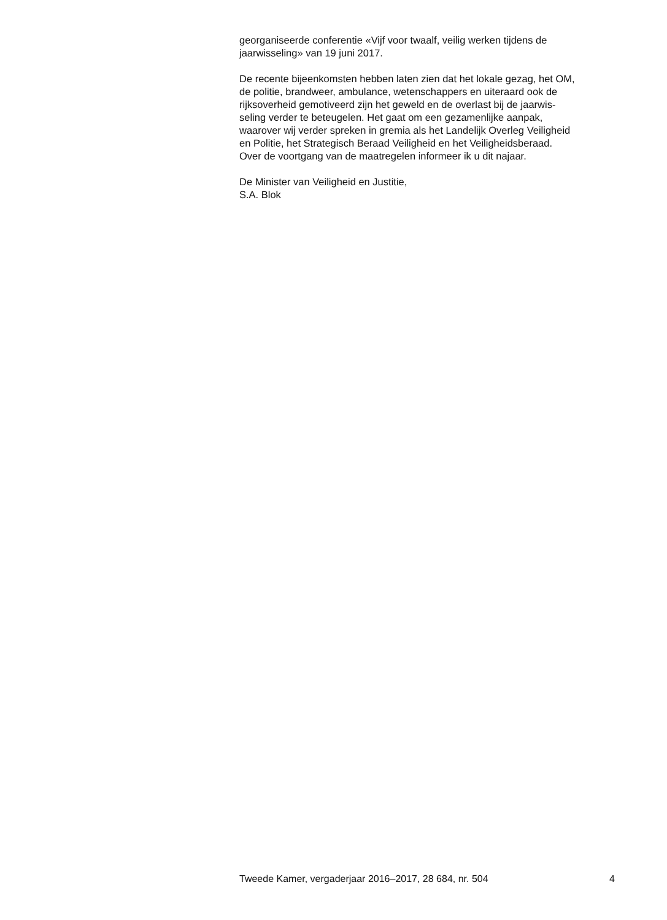georganiseerde conferentie «Vijf voor twaalf, veilig werken tijdens de
jaarwisseling» van 19 juni 2017.
De recente bijeenkomsten hebben laten zien dat het lokale gezag, het OM,
de politie, brandweer, ambulance, wetenschappers en uiteraard ook de
rijksoverheid gemotiveerd zijn het geweld en de overlast bij de jaarwis-
seling verder te beteugelen. Het gaat om een gezamenlijke aanpak,
waarover wij verder spreken in gremia als het Landelijk Overleg Veiligheid
en Politie, het Strategisch Beraad Veiligheid en het Veiligheidsberaad.
Over de voortgang van de maatregelen informeer ik u dit najaar.
De Minister van Veiligheid en Justitie,
S.A. Blok
Tweede Kamer, vergaderjaar 2016–2017, 28 684, nr. 504 4